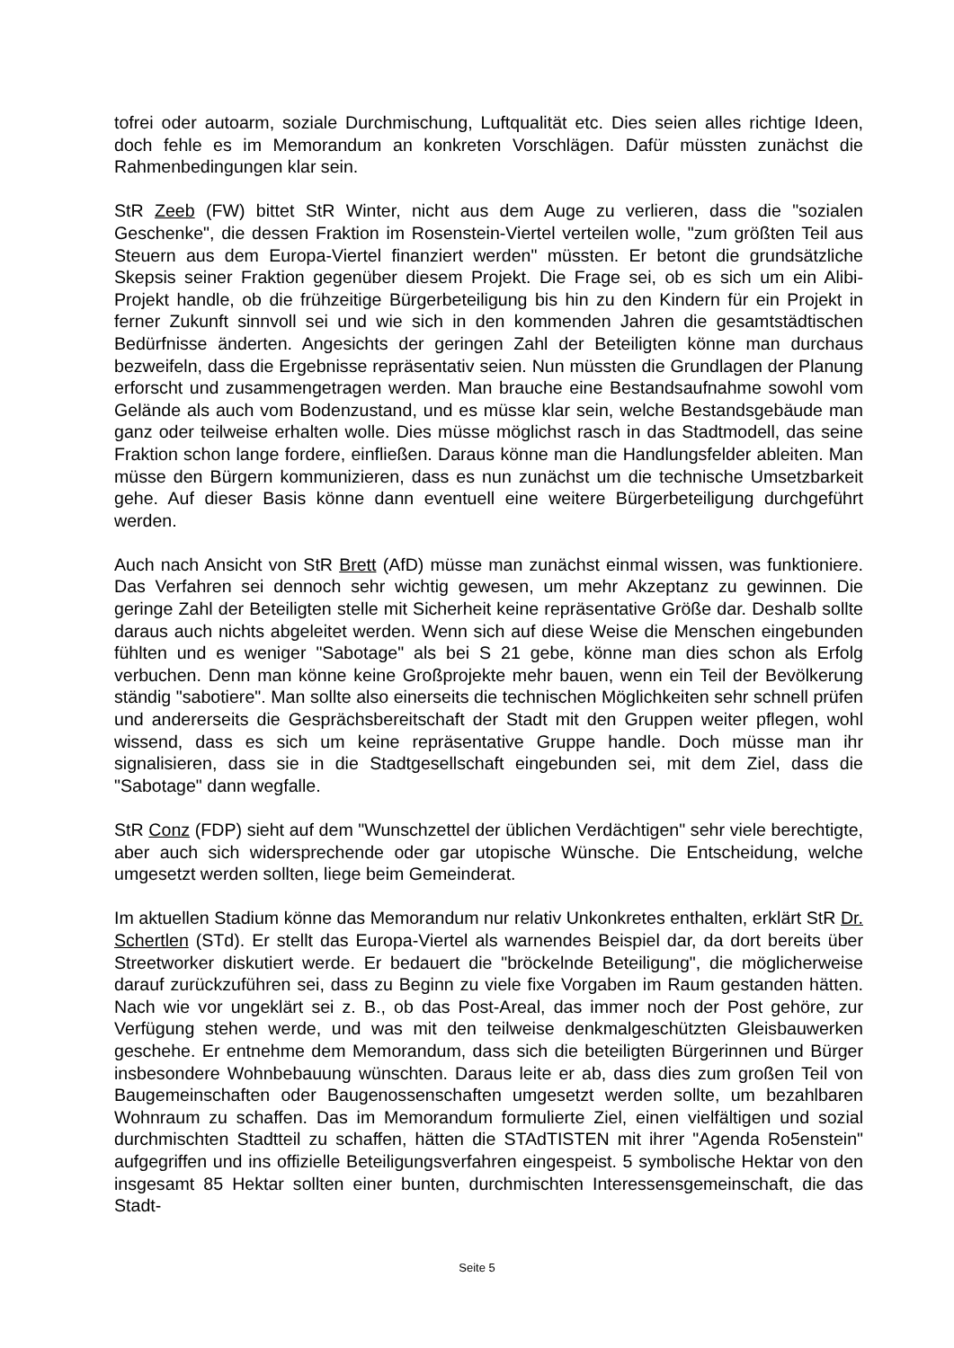tofrei oder autoarm, soziale Durchmischung, Luftqualität etc. Dies seien alles richtige Ideen, doch fehle es im Memorandum an konkreten Vorschlägen. Dafür müssten zunächst die Rahmenbedingungen klar sein.
StR Zeeb (FW) bittet StR Winter, nicht aus dem Auge zu verlieren, dass die "sozialen Geschenke", die dessen Fraktion im Rosenstein-Viertel verteilen wolle, "zum größten Teil aus Steuern aus dem Europa-Viertel finanziert werden" müssten. Er betont die grundsätzliche Skepsis seiner Fraktion gegenüber diesem Projekt. Die Frage sei, ob es sich um ein Alibi-Projekt handle, ob die frühzeitige Bürgerbeteiligung bis hin zu den Kindern für ein Projekt in ferner Zukunft sinnvoll sei und wie sich in den kommenden Jahren die gesamtstädtischen Bedürfnisse änderten. Angesichts der geringen Zahl der Beteiligten könne man durchaus bezweifeln, dass die Ergebnisse repräsentativ seien. Nun müssten die Grundlagen der Planung erforscht und zusammengetragen werden. Man brauche eine Bestandsaufnahme sowohl vom Gelände als auch vom Bodenzustand, und es müsse klar sein, welche Bestandsgebäude man ganz oder teilweise erhalten wolle. Dies müsse möglichst rasch in das Stadtmodell, das seine Fraktion schon lange fordere, einfließen. Daraus könne man die Handlungsfelder ableiten. Man müsse den Bürgern kommunizieren, dass es nun zunächst um die technische Umsetzbarkeit gehe. Auf dieser Basis könne dann eventuell eine weitere Bürgerbeteiligung durchgeführt werden.
Auch nach Ansicht von StR Brett (AfD) müsse man zunächst einmal wissen, was funktioniere. Das Verfahren sei dennoch sehr wichtig gewesen, um mehr Akzeptanz zu gewinnen. Die geringe Zahl der Beteiligten stelle mit Sicherheit keine repräsentative Größe dar. Deshalb sollte daraus auch nichts abgeleitet werden. Wenn sich auf diese Weise die Menschen eingebunden fühlten und es weniger "Sabotage" als bei S 21 gebe, könne man dies schon als Erfolg verbuchen. Denn man könne keine Großprojekte mehr bauen, wenn ein Teil der Bevölkerung ständig "sabotiere". Man sollte also einerseits die technischen Möglichkeiten sehr schnell prüfen und andererseits die Gesprächsbereitschaft der Stadt mit den Gruppen weiter pflegen, wohl wissend, dass es sich um keine repräsentative Gruppe handle. Doch müsse man ihr signalisieren, dass sie in die Stadtgesellschaft eingebunden sei, mit dem Ziel, dass die "Sabotage" dann wegfalle.
StR Conz (FDP) sieht auf dem "Wunschzettel der üblichen Verdächtigen" sehr viele berechtigte, aber auch sich widersprechende oder gar utopische Wünsche. Die Entscheidung, welche umgesetzt werden sollten, liege beim Gemeinderat.
Im aktuellen Stadium könne das Memorandum nur relativ Unkonkretes enthalten, erklärt StR Dr. Schertlen (STd). Er stellt das Europa-Viertel als warnendes Beispiel dar, da dort bereits über Streetworker diskutiert werde. Er bedauert die "bröckelnde Beteiligung", die möglicherweise darauf zurückzuführen sei, dass zu Beginn zu viele fixe Vorgaben im Raum gestanden hätten. Nach wie vor ungeklärt sei z. B., ob das Post-Areal, das immer noch der Post gehöre, zur Verfügung stehen werde, und was mit den teilweise denkmalgeschützten Gleisbauwerken geschehe. Er entnehme dem Memorandum, dass sich die beteiligten Bürgerinnen und Bürger insbesondere Wohnbebauung wünschten. Daraus leite er ab, dass dies zum großen Teil von Baugemeinschaften oder Baugenossenschaften umgesetzt werden sollte, um bezahlbaren Wohnraum zu schaffen. Das im Memorandum formulierte Ziel, einen vielfältigen und sozial durchmischten Stadtteil zu schaffen, hätten die STAdTISTEN mit ihrer "Agenda Ro5enstein" aufgegriffen und ins offizielle Beteiligungsverfahren eingespeist. 5 symbolische Hektar von den insgesamt 85 Hektar sollten einer bunten, durchmischten Interessensgemeinschaft, die das Stadt-
Seite 5